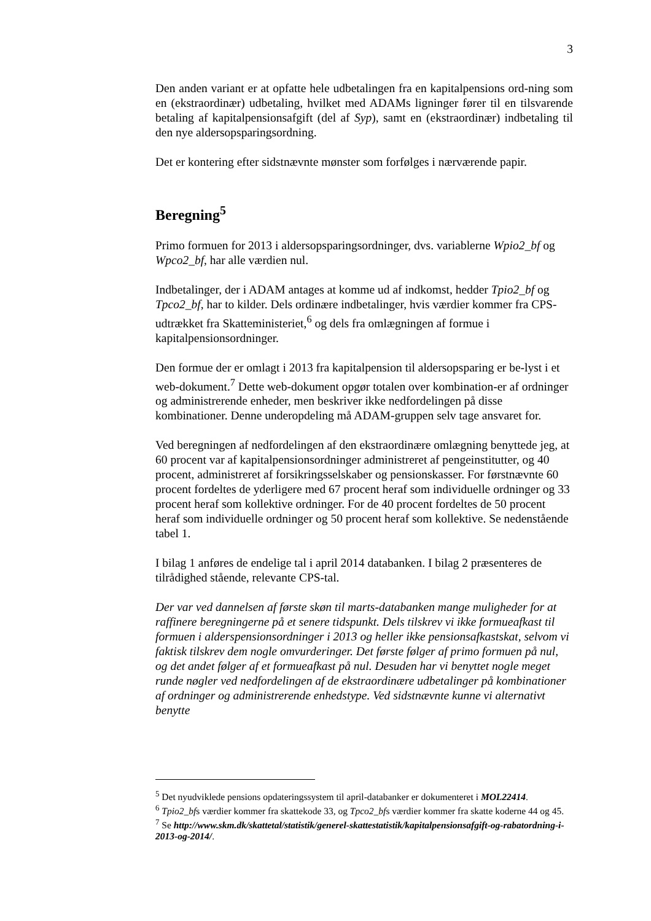3
Den anden variant er at opfatte hele udbetalingen fra en kapitalpensions ord-ning som en (ekstraordinær) udbetaling, hvilket med ADAMs ligninger fører til en tilsvarende betaling af kapitalpensionsafgift (del af Syp), samt en (ekstraordinær) indbetaling til den nye aldersopsparingsordning.
Det er kontering efter sidstnævnte mønster som forfølges i nærværende papir.
Beregning<sup>5</sup>
Primo formuen for 2013 i aldersopsparingsordninger, dvs. variablerne Wpio2_bf og Wpco2_bf, har alle værdien nul.
Indbetalinger, der i ADAM antages at komme ud af indkomst, hedder Tpio2_bf og Tpco2_bf, har to kilder. Dels ordinære indbetalinger, hvis værdier kommer fra CPS-udtrækket fra Skatteministeriet,<sup>6</sup> og dels fra omlægningen af formue i kapitalpensionsordninger.
Den formue der er omlagt i 2013 fra kapitalpension til aldersopsparing er be-lyst i et web-dokument.<sup>7</sup> Dette web-dokument opgør totalen over kombination-er af ordninger og administrerende enheder, men beskriver ikke nedfordelingen på disse kombinationer. Denne underopdeling må ADAM-gruppen selv tage ansvaret for.
Ved beregningen af nedfordelingen af den ekstraordinære omlægning benyttede jeg, at 60 procent var af kapitalpensionsordninger administreret af pengeinstitutter, og 40 procent, administreret af forsikringsselskaber og pensionskasser. For førstnævnte 60 procent fordeltes de yderligere med 67 procent heraf som individuelle ordninger og 33 procent heraf som kollektive ordninger. For de 40 procent fordeltes de 50 procent heraf som individuelle ordninger og 50 procent heraf som kollektive. Se nedenstående tabel 1.
I bilag 1 anføres de endelige tal i april 2014 databanken. I bilag 2 præsenteres de tilrådighed stående, relevante CPS-tal.
Der var ved dannelsen af første skøn til marts-databanken mange muligheder for at raffinere beregningerne på et senere tidspunkt. Dels tilskrev vi ikke formueafkast til formuen i alderspensionsordninger i 2013 og heller ikke pensionsafkastskat, selvom vi faktisk tilskrev dem nogle omvurderinger. Det første følger af primo formuen på nul, og det andet følger af et formueafkast på nul. Desuden har vi benyttet nogle meget runde nøgler ved nedfordelingen af de ekstraordinære udbetalinger på kombinationer af ordninger og administrerende enhedstype. Ved sidstnævnte kunne vi alternativt benytte
<sup>5</sup> Det nyudviklede pensions opdateringssystem til april-databanker er dokumenteret i MOL22414.
<sup>6</sup> Tpio2_bfs værdier kommer fra skattekode 33, og Tpco2_bfs værdier kommer fra skatte koderne 44 og 45.
<sup>7</sup> Se http://www.skm.dk/skattetal/statistik/generel-skattestatistik/kapitalpensionsafgift-og-rabatordning-i-2013-og-2014/.